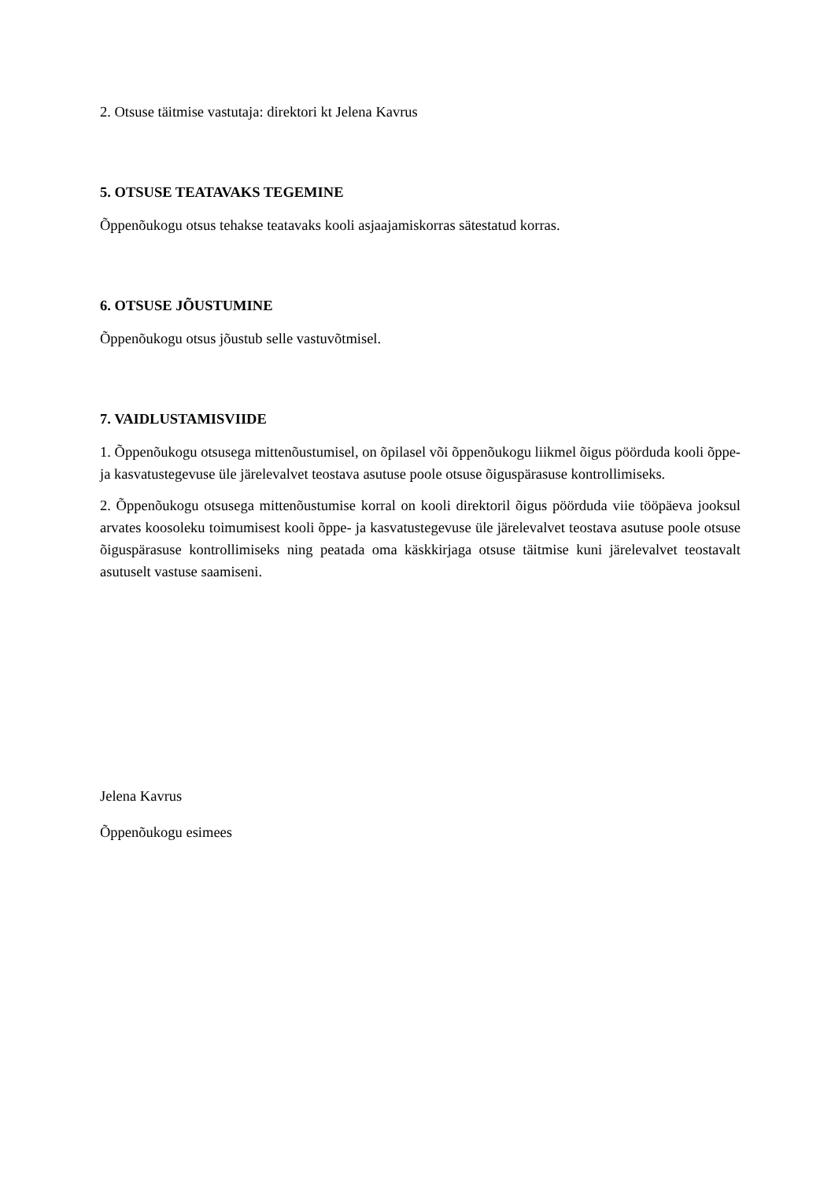2. Otsuse täitmise vastutaja: direktori kt Jelena Kavrus
5. OTSUSE TEATAVAKS TEGEMINE
Õppenõukogu otsus tehakse teatavaks kooli asjaajamiskorras sätestatud korras.
6. OTSUSE JÕUSTUMINE
Õppenõukogu otsus jõustub selle vastuvõtmisel.
7. VAIDLUSTAMISVIIDE
1. Õppenõukogu otsusega mittenõustumisel, on õpilasel või õppenõukogu liikmel õigus pöörduda kooli õppe- ja kasvatustegevuse üle järelevalvet teostava asutuse poole otsuse õiguspärasuse kontrollimiseks.
2. Õppenõukogu otsusega mittenõustumise korral on kooli direktoril õigus pöörduda viie tööpäeva jooksul arvates koosoleku toimumisest kooli õppe- ja kasvatustegevuse üle järelevalvet teostava asutuse poole otsuse õiguspärasuse kontrollimiseks ning peatada oma käskkirjaga otsuse täitmise kuni järelevalvet teostavalt asutuselt vastuse saamiseni.
Jelena Kavrus
Õppenõukogu esimees